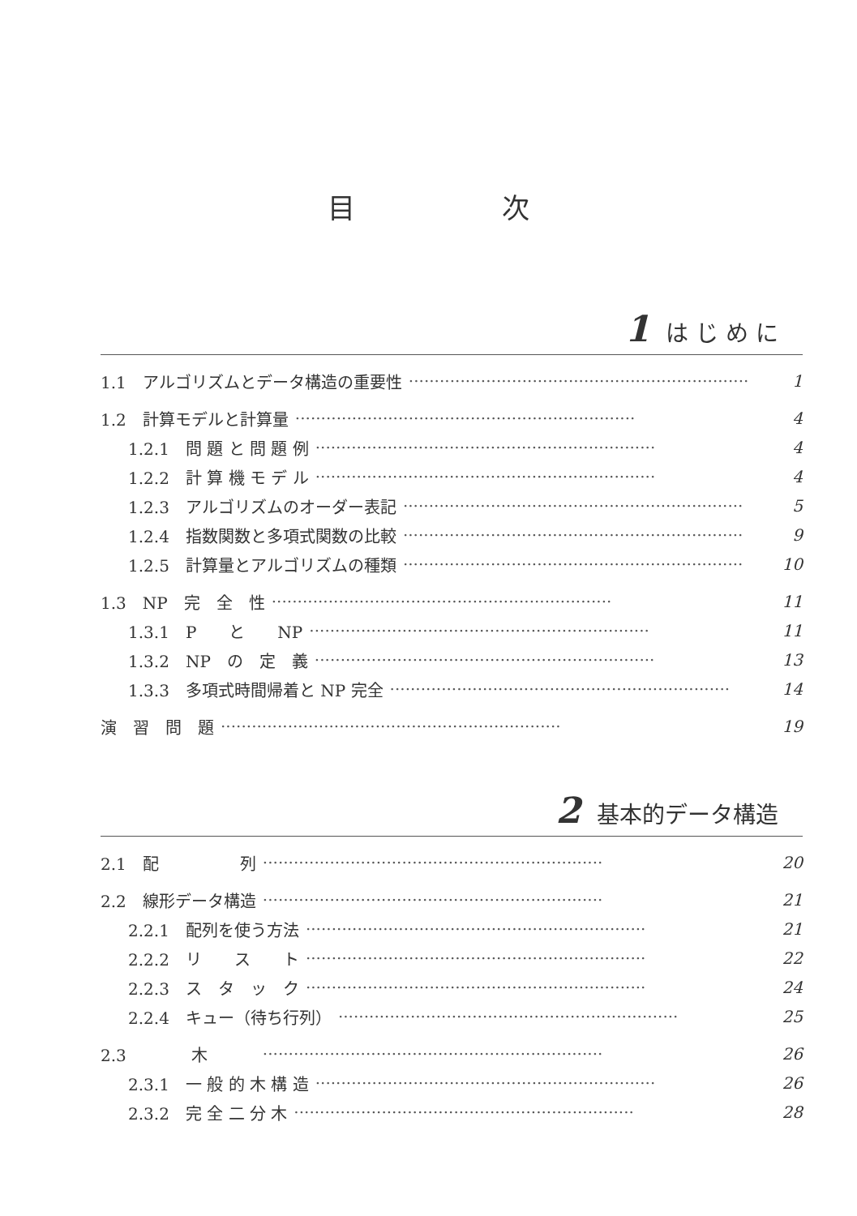目 次
1 は じ め に
1.1　アルゴリズムとデータ構造の重要性 ·································································· 1
1.2　計算モデルと計算量 ·································································· 4
1.2.1　問 題 と 問 題 例 ·································································· 4
1.2.2　計 算 機 モ デ ル ·································································· 4
1.2.3　アルゴリズムのオーダー表記 ·································································· 5
1.2.4　指数関数と多項式関数の比較 ·································································· 9
1.2.5　計算量とアルゴリズムの種類 ·································································· 10
1.3　NP　完　全　性 ·································································· 11
1.3.1　P　　と　　NP ·································································· 11
1.3.2　NP　の　定　義 ·································································· 13
1.3.3　多項式時間帰着と NP 完全 ·································································· 14
演　習　問　題 ·································································· 19
2 基本的データ構造
2.1　配　　　　　列 ·································································· 20
2.2　線形データ構造 ·································································· 21
2.2.1　配列を使う方法 ·································································· 21
2.2.2　リ　　ス　　ト ·································································· 22
2.2.3　ス　タ　ッ　ク ·································································· 24
2.2.4　キュー（待ち行列） ·································································· 25
2.3　　　　木　　　·································································· 26
2.3.1　一 般 的 木 構 造 ·································································· 26
2.3.2　完 全 二 分 木 ·································································· 28